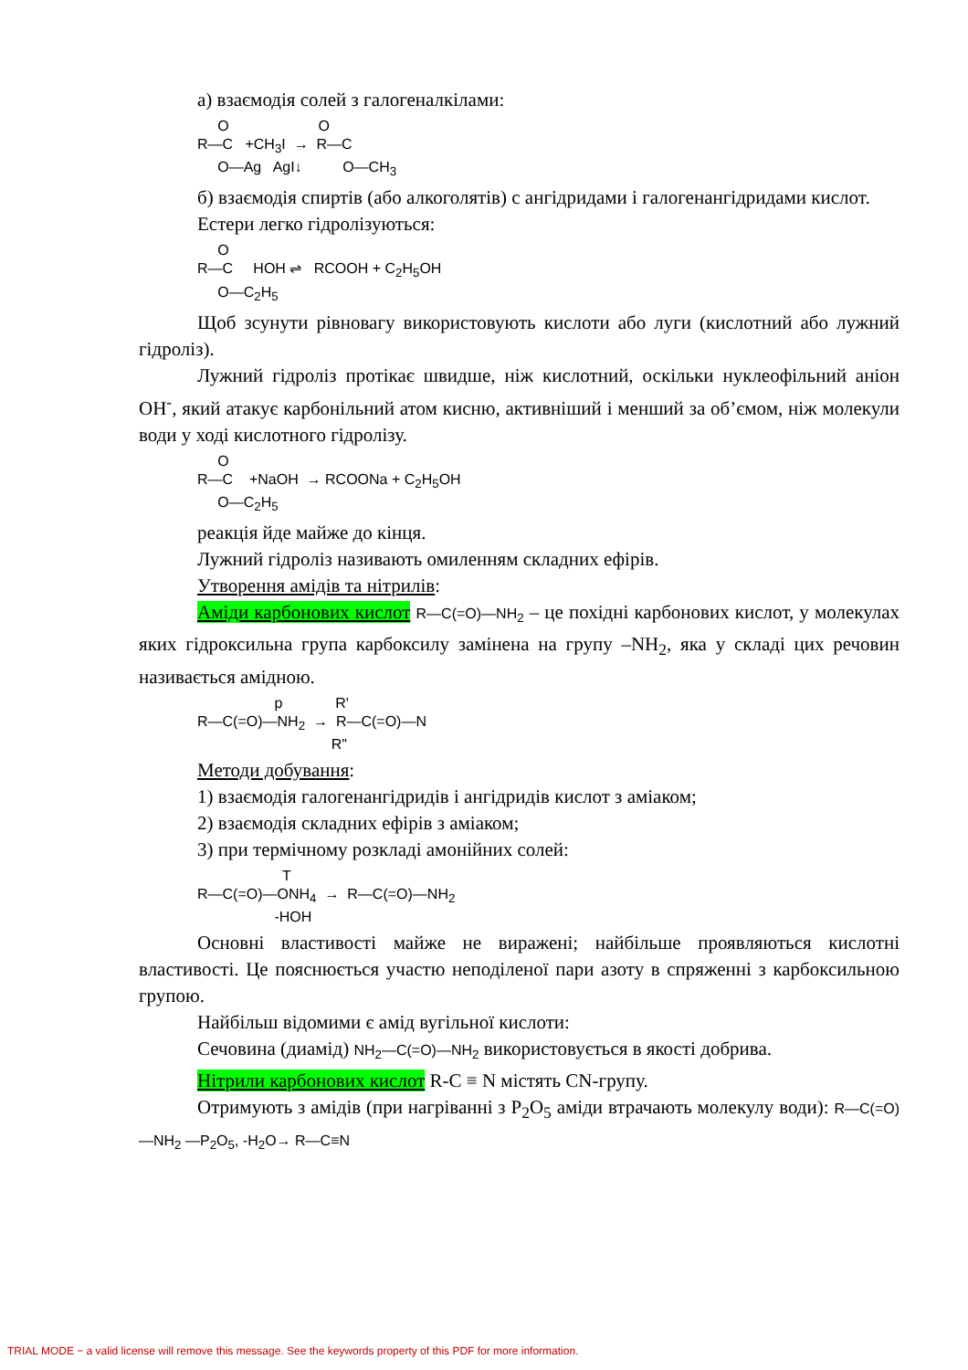а) взаємодія солей з галогеналкілами:
O O R—C +CH<sub>3</sub>I → R—C O—Ag AgI↓ O—CH<sub>3</sub>
б) взаємодія спиртів (або алкоголятів) с ангідридами і галогенангідридами кислот.
Естери легко гідролізуються:
O R—C HOH ⇌ RCOOH + C<sub>2</sub>H<sub>5</sub>OH O—C<sub>2</sub>H<sub>5</sub>
Щоб зсунути рівновагу використовують кислоти або луги (кислотний або лужний гідроліз).
Лужний гідроліз протікає швидше, ніж кислотний, оскільки нуклеофільний аніон OH<sup>-</sup>, який атакує карбонільний атом кисню, активніший і менший за об’ємом, ніж молекули води у ході кислотного гідролізу.
O R—C +NaOH → RCOONa + C<sub>2</sub>H<sub>5</sub>OH O—C<sub>2</sub>H<sub>5</sub>
реакція йде майже до кінця.
Лужний гідроліз називають омиленням складних ефірів.
Утворення амідів та нітрилів:
Аміди карбонових кислот R—C(=O)—NH<sub>2</sub> – це похідні карбонових кислот, у молекулах яких гідроксильна група карбоксилу замінена на групу –NH<sub>2</sub>, яка у складі цих речовин називається амідною.
p R' R—C(=O)—NH<sub>2</sub> → R—C(=O)—N R"
Методи добування:
1) взаємодія галогенангідридів і ангідридів кислот з аміаком;
2) взаємодія складних ефірів з аміаком;
3) при термічному розкладі амонійних солей:
T R—C(=O)—ONH<sub>4</sub> → R—C(=O)—NH<sub>2</sub> -HOH
Основні властивості майже не виражені; найбільше проявляються кислотні властивості. Це пояснюється участю неподіленої пари азоту в спряженні з карбоксильною групою.
Найбільш відомими є амід вугільної кислоти:
Сечовина (диамід) NH<sub>2</sub>—C(=O)—NH<sub>2</sub> використовується в якості добрива.
Нітрили карбонових кислот R-C ≡ N містять CN-групу.
Отримують з амідів (при нагріванні з P<sub>2</sub>O<sub>5</sub> аміди втрачають молекулу води): R—C(=O)—NH<sub>2</sub> —P<sub>2</sub>O<sub>5</sub>, -H<sub>2</sub>O→ R—C≡N
TRIAL MODE − a valid license will remove this message. See the keywords property of this PDF for more information.